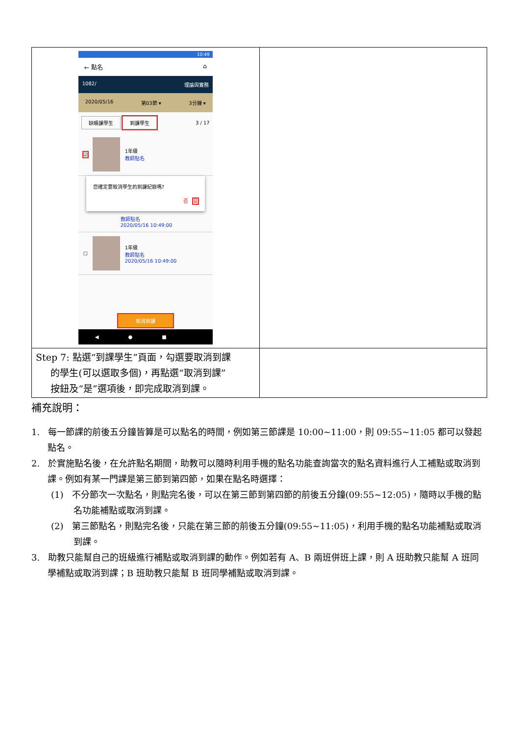| 10:49 ← 點名 ⌂ 1082/ 理論與實務 2020/05/16 第03節 ▾ 3分鐘 ▾ 缺曠課學生 到課學生 3 / 17 ☑ 1年級 教師點名 您確定要取消學生的到課紀錄嗎? 否 是 教師點名 2020/05/16 10:49:00 ☐ 1年級 教師點名 2020/05/16 10:49:00 取消到課 ◀●■ | |
| Step 7: 點選“到課學生”頁面，勾選要取消到課 的學生(可以選取多個)，再點選“取消到課” 按鈕及“是”選項後，即完成取消到課。 | |
補充說明：
1. 每一節課的前後五分鐘皆算是可以點名的時間，例如第三節課是 10:00~11:00，則 09:55~11:05 都可以發起點名。
2. 於實施點名後，在允許點名期間，助教可以隨時利用手機的點名功能查詢當次的點名資料進行人工補點或取消到課。例如有某一門課是第三節到第四節，如果在點名時選擇：
(1) 不分節次一次點名，則點完名後，可以在第三節到第四節的前後五分鐘(09:55~12:05)，隨時以手機的點名功能補點或取消到課。
(2) 第三節點名，則點完名後，只能在第三節的前後五分鐘(09:55~11:05)，利用手機的點名功能補點或取消到課。
3. 助教只能幫自己的班級進行補點或取消到課的動作。例如若有 A、B 兩班併班上課，則 A 班助教只能幫 A 班同學補點或取消到課；B 班助教只能幫 B 班同學補點或取消到課。